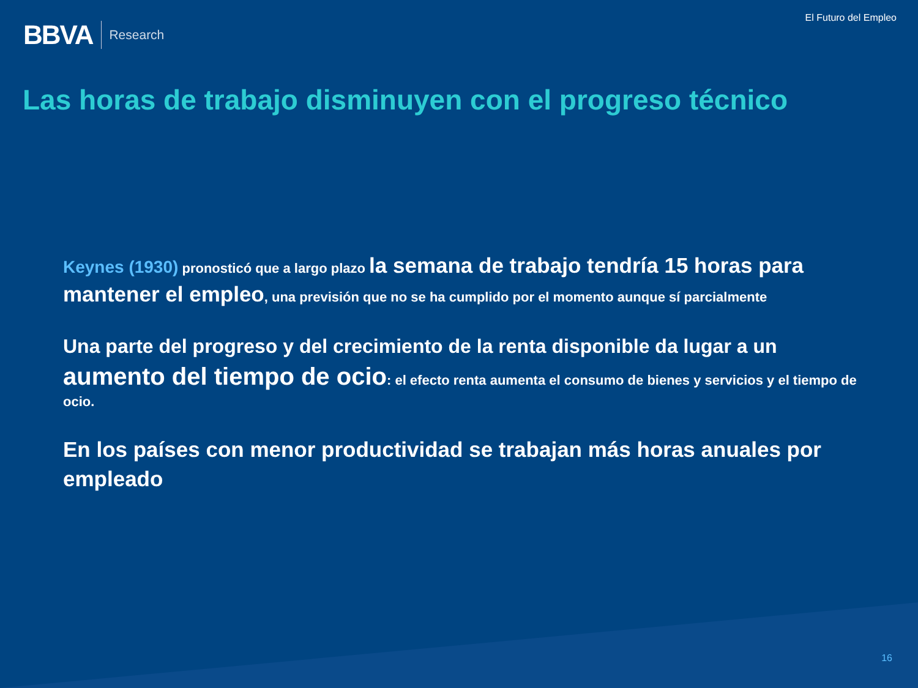BBVA Research
El Futuro del Empleo
Las horas de trabajo disminuyen con el progreso técnico
Keynes (1930) pronosticó que a largo plazo la semana de trabajo tendría 15 horas para mantener el empleo, una previsión que no se ha cumplido por el momento aunque sí parcialmente
Una parte del progreso y del crecimiento de la renta disponible da lugar a un aumento del tiempo de ocio: el efecto renta aumenta el consumo de bienes y servicios y el tiempo de ocio.
En los países con menor productividad se trabajan más horas anuales por empleado
16